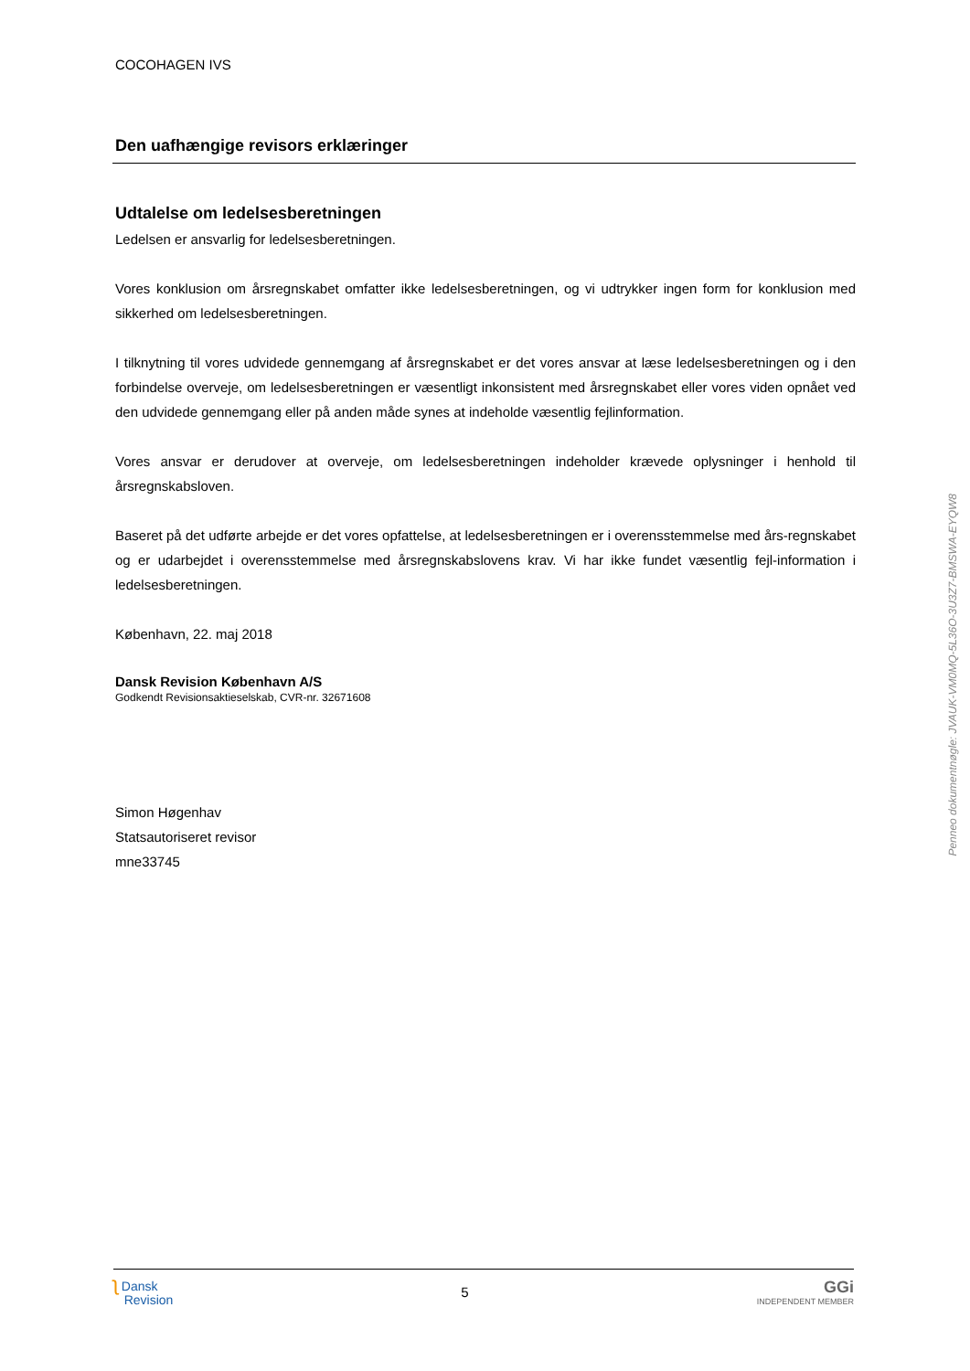COCOHAGEN IVS
Den uafhængige revisors erklæringer
Udtalelse om ledelsesberetningen
Ledelsen er ansvarlig for ledelsesberetningen.
Vores konklusion om årsregnskabet omfatter ikke ledelsesberetningen, og vi udtrykker ingen form for konklusion med sikkerhed om ledelsesberetningen.
I tilknytning til vores udvidede gennemgang af årsregnskabet er det vores ansvar at læse ledelsesberetningen og i den forbindelse overveje, om ledelsesberetningen er væsentligt inkonsistent med årsregnskabet eller vores viden opnået ved den udvidede gennemgang eller på anden måde synes at indeholde væsentlig fejlinformation.
Vores ansvar er derudover at overveje, om ledelsesberetningen indeholder krævede oplysninger i henhold til årsregnskabsloven.
Baseret på det udførte arbejde er det vores opfattelse, at ledelsesberetningen er i overensstemmelse med års-regnskabet og er udarbejdet i overensstemmelse med årsregnskabslovens krav. Vi har ikke fundet væsentlig fejl-information i ledelsesberetningen.
København, 22. maj 2018
Dansk Revision København A/S
Godkendt Revisionsaktieselskab, CVR-nr. 32671608
Simon Høgenhav
Statsautoriseret revisor
mne33745
Penneo dokumentnøgle: JVAUK-VM0MQ-5L36O-3U3Z7-BMSWA-EYQW8
ʅ Dansk
Revision
5
GGi
INDEPENDENT MEMBER